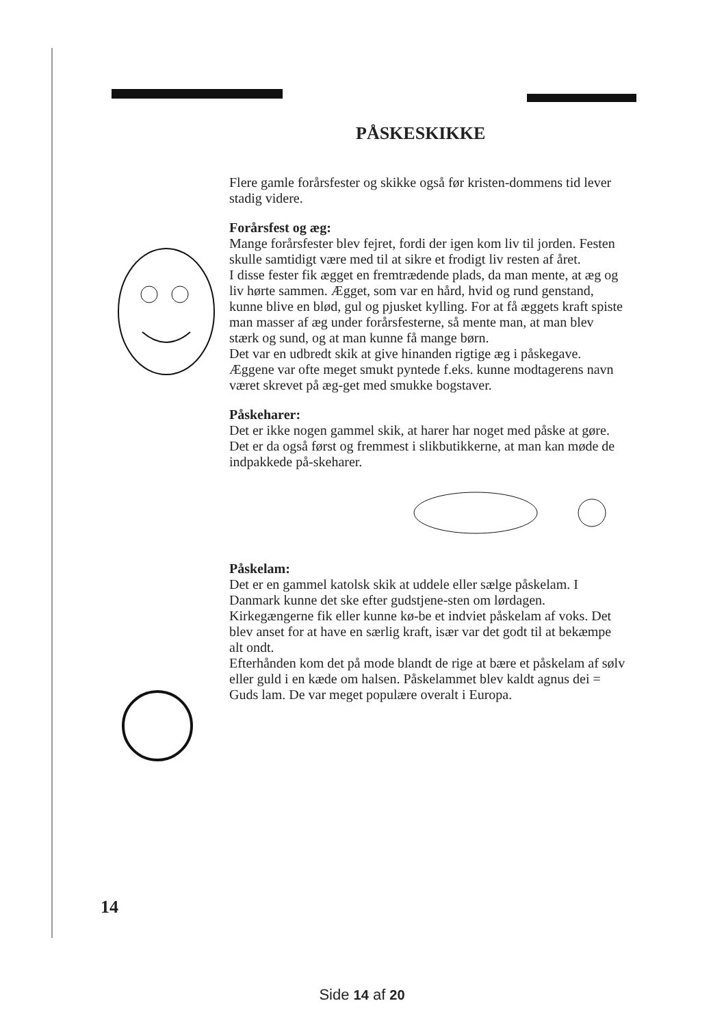PÅSKESKIKKE
Flere gamle forårsfester og skikke også før kristen-dommens tid lever stadig videre.
Forårsfest og æg:
Mange forårsfester blev fejret, fordi der igen kom liv til jorden. Festen skulle samtidigt være med til at sikre et frodigt liv resten af året.
I disse fester fik ægget en fremtrædende plads, da man mente, at æg og liv hørte sammen. Ægget, som var en hård, hvid og rund genstand, kunne blive en blød, gul og pjusket kylling. For at få æggets kraft spiste man masser af æg under forårsfesterne, så mente man, at man blev stærk og sund, og at man kunne få mange børn.
Det var en udbredt skik at give hinanden rigtige æg i påskegave. Æggene var ofte meget smukt pyntede f.eks. kunne modtagerens navn været skrevet på æg-get med smukke bogstaver.
Påskeharer:
Det er ikke nogen gammel skik, at harer har noget med påske at gøre. Det er da også først og fremmest i slikbutikkerne, at man kan møde de indpakkede på-skeharer.
Påskelam:
Det er en gammel katolsk skik at uddele eller sælge påskelam. I Danmark kunne det ske efter gudstjene-sten om lørdagen. Kirkegængerne fik eller kunne kø-be et indviet påskelam af voks. Det blev anset for at have en særlig kraft, især var det godt til at bekæmpe alt ondt.
Efterhånden kom det på mode blandt de rige at bære et påskelam af sølv eller guld i en kæde om halsen. Påskelammet blev kaldt agnus dei = Guds lam. De var meget populære overalt i Europa.
14
Side 14 af 20